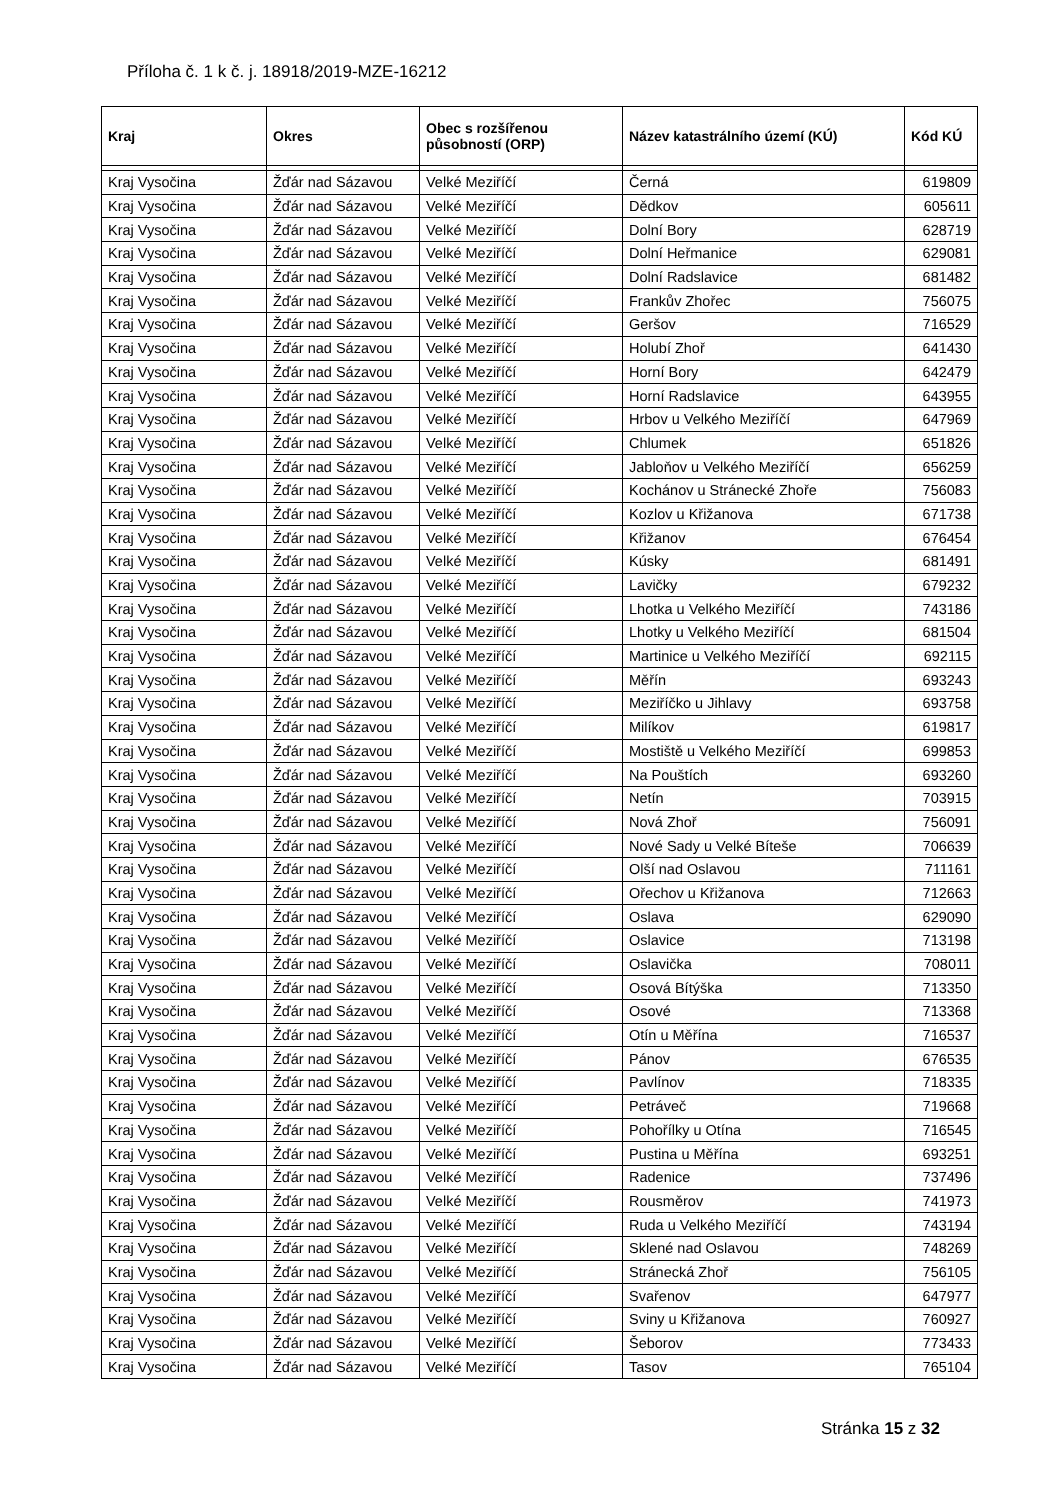Příloha č. 1 k č. j. 18918/2019-MZE-16212
| Kraj | Okres | Obec s rozšířenou působností (ORP) | Název katastrálního území (KÚ) | Kód KÚ |
| --- | --- | --- | --- | --- |
| Kraj Vysočina | Žďár nad Sázavou | Velké Meziříčí | Černá | 619809 |
| Kraj Vysočina | Žďár nad Sázavou | Velké Meziříčí | Dědkov | 605611 |
| Kraj Vysočina | Žďár nad Sázavou | Velké Meziříčí | Dolní Bory | 628719 |
| Kraj Vysočina | Žďár nad Sázavou | Velké Meziříčí | Dolní Heřmanice | 629081 |
| Kraj Vysočina | Žďár nad Sázavou | Velké Meziříčí | Dolní Radslavice | 681482 |
| Kraj Vysočina | Žďár nad Sázavou | Velké Meziříčí | Frankův Zhořec | 756075 |
| Kraj Vysočina | Žďár nad Sázavou | Velké Meziříčí | Geršov | 716529 |
| Kraj Vysočina | Žďár nad Sázavou | Velké Meziříčí | Holubí Zhoř | 641430 |
| Kraj Vysočina | Žďár nad Sázavou | Velké Meziříčí | Horní Bory | 642479 |
| Kraj Vysočina | Žďár nad Sázavou | Velké Meziříčí | Horní Radslavice | 643955 |
| Kraj Vysočina | Žďár nad Sázavou | Velké Meziříčí | Hrbov u Velkého Meziříčí | 647969 |
| Kraj Vysočina | Žďár nad Sázavou | Velké Meziříčí | Chlumek | 651826 |
| Kraj Vysočina | Žďár nad Sázavou | Velké Meziříčí | Jabloňov u Velkého Meziříčí | 656259 |
| Kraj Vysočina | Žďár nad Sázavou | Velké Meziříčí | Kochánov u Stránecké Zhoře | 756083 |
| Kraj Vysočina | Žďár nad Sázavou | Velké Meziříčí | Kozlov u Křižanova | 671738 |
| Kraj Vysočina | Žďár nad Sázavou | Velké Meziříčí | Křižanov | 676454 |
| Kraj Vysočina | Žďár nad Sázavou | Velké Meziříčí | Kúsky | 681491 |
| Kraj Vysočina | Žďár nad Sázavou | Velké Meziříčí | Lavičky | 679232 |
| Kraj Vysočina | Žďár nad Sázavou | Velké Meziříčí | Lhotka u Velkého Meziříčí | 743186 |
| Kraj Vysočina | Žďár nad Sázavou | Velké Meziříčí | Lhotky u Velkého Meziříčí | 681504 |
| Kraj Vysočina | Žďár nad Sázavou | Velké Meziříčí | Martinice u Velkého Meziříčí | 692115 |
| Kraj Vysočina | Žďár nad Sázavou | Velké Meziříčí | Měřín | 693243 |
| Kraj Vysočina | Žďár nad Sázavou | Velké Meziříčí | Meziříčko u Jihlavy | 693758 |
| Kraj Vysočina | Žďár nad Sázavou | Velké Meziříčí | Milíkov | 619817 |
| Kraj Vysočina | Žďár nad Sázavou | Velké Meziříčí | Mostiště u Velkého Meziříčí | 699853 |
| Kraj Vysočina | Žďár nad Sázavou | Velké Meziříčí | Na Pouštích | 693260 |
| Kraj Vysočina | Žďár nad Sázavou | Velké Meziříčí | Netín | 703915 |
| Kraj Vysočina | Žďár nad Sázavou | Velké Meziříčí | Nová Zhoř | 756091 |
| Kraj Vysočina | Žďár nad Sázavou | Velké Meziříčí | Nové Sady u Velké Bíteše | 706639 |
| Kraj Vysočina | Žďár nad Sázavou | Velké Meziříčí | Olší nad Oslavou | 711161 |
| Kraj Vysočina | Žďár nad Sázavou | Velké Meziříčí | Ořechov u Křižanova | 712663 |
| Kraj Vysočina | Žďár nad Sázavou | Velké Meziříčí | Oslava | 629090 |
| Kraj Vysočina | Žďár nad Sázavou | Velké Meziříčí | Oslavice | 713198 |
| Kraj Vysočina | Žďár nad Sázavou | Velké Meziříčí | Oslavička | 708011 |
| Kraj Vysočina | Žďár nad Sázavou | Velké Meziříčí | Osová Bítýška | 713350 |
| Kraj Vysočina | Žďár nad Sázavou | Velké Meziříčí | Osové | 713368 |
| Kraj Vysočina | Žďár nad Sázavou | Velké Meziříčí | Otín u Měřína | 716537 |
| Kraj Vysočina | Žďár nad Sázavou | Velké Meziříčí | Pánov | 676535 |
| Kraj Vysočina | Žďár nad Sázavou | Velké Meziříčí | Pavlínov | 718335 |
| Kraj Vysočina | Žďár nad Sázavou | Velké Meziříčí | Petráveč | 719668 |
| Kraj Vysočina | Žďár nad Sázavou | Velké Meziříčí | Pohořílky u Otína | 716545 |
| Kraj Vysočina | Žďár nad Sázavou | Velké Meziříčí | Pustina u Měřína | 693251 |
| Kraj Vysočina | Žďár nad Sázavou | Velké Meziříčí | Radenice | 737496 |
| Kraj Vysočina | Žďár nad Sázavou | Velké Meziříčí | Rousměrov | 741973 |
| Kraj Vysočina | Žďár nad Sázavou | Velké Meziříčí | Ruda u Velkého Meziříčí | 743194 |
| Kraj Vysočina | Žďár nad Sázavou | Velké Meziříčí | Sklené nad Oslavou | 748269 |
| Kraj Vysočina | Žďár nad Sázavou | Velké Meziříčí | Stránecká Zhoř | 756105 |
| Kraj Vysočina | Žďár nad Sázavou | Velké Meziříčí | Svařenov | 647977 |
| Kraj Vysočina | Žďár nad Sázavou | Velké Meziříčí | Sviny u Křižanova | 760927 |
| Kraj Vysočina | Žďár nad Sázavou | Velké Meziříčí | Šeborov | 773433 |
| Kraj Vysočina | Žďár nad Sázavou | Velké Meziříčí | Tasov | 765104 |
Stránka 15 z 32